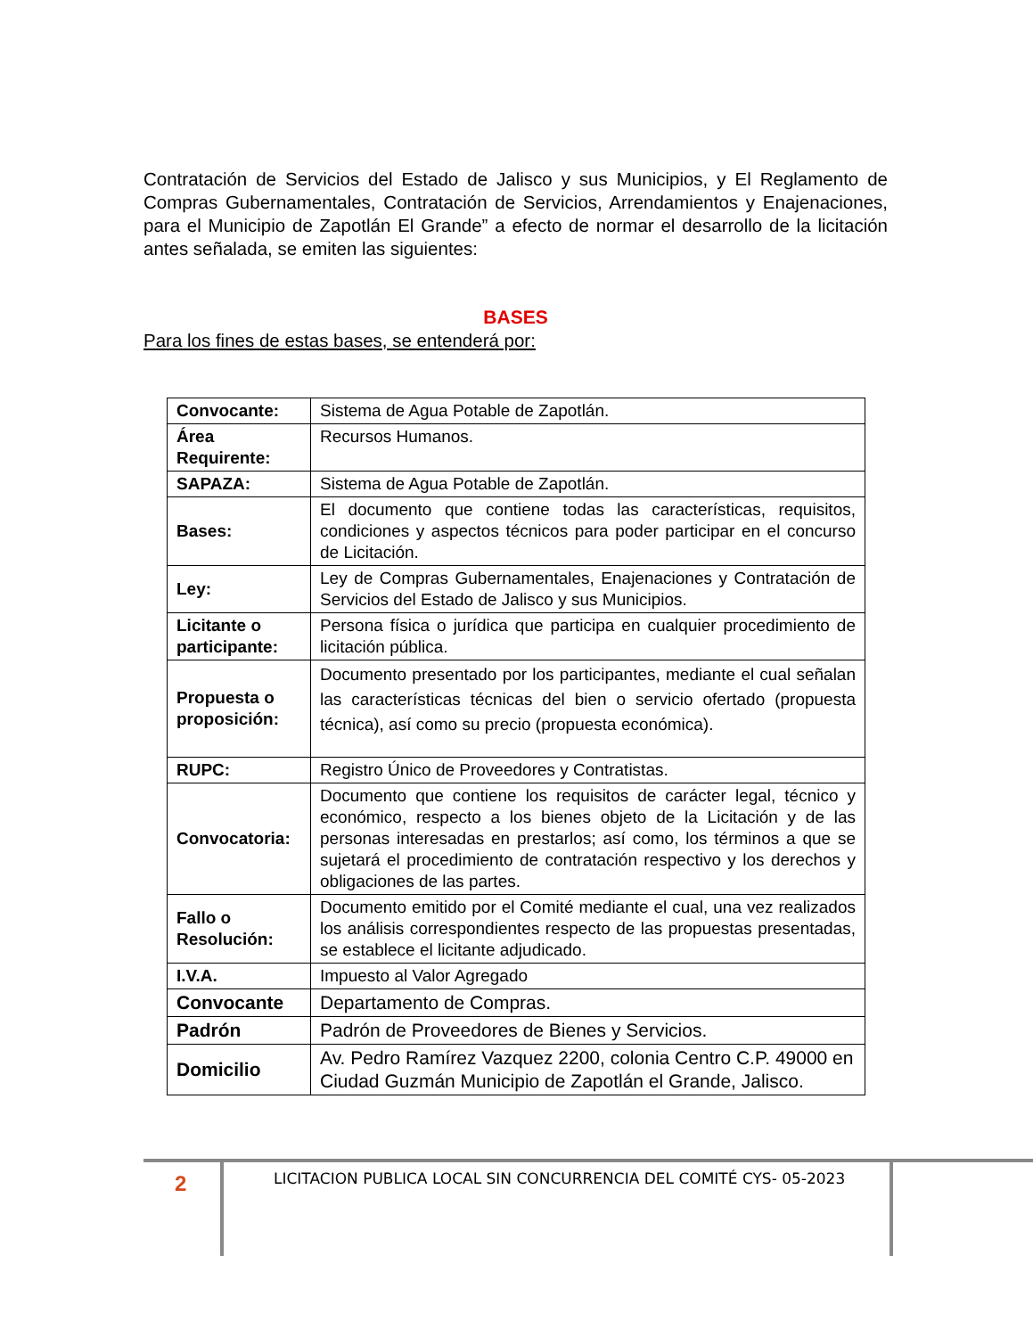Contratación de Servicios del Estado de Jalisco y sus Municipios, y El Reglamento de Compras Gubernamentales, Contratación de Servicios, Arrendamientos y Enajenaciones, para el Municipio de Zapotlán El Grande” a efecto de normar el desarrollo de la licitación antes señalada, se emiten las siguientes:
BASES
Para los fines de estas bases, se entenderá por:
| Convocante: | Sistema de Agua Potable de Zapotlán. |
| Área Requirente: | Recursos Humanos. |
| SAPAZA: | Sistema de Agua Potable de Zapotlán. |
| Bases: | El documento que contiene todas las características, requisitos, condiciones y aspectos técnicos para poder participar en el concurso de Licitación. |
| Ley: | Ley de Compras Gubernamentales, Enajenaciones y Contratación de Servicios del Estado de Jalisco y sus Municipios. |
| Licitante o participante: | Persona física o jurídica que participa en cualquier procedimiento de licitación pública. |
| Propuesta o proposición: | Documento presentado por los participantes, mediante el cual señalan las características técnicas del bien o servicio ofertado (propuesta técnica), así como su precio (propuesta económica). |
| RUPC: | Registro Único de Proveedores y Contratistas. |
| Convocatoria: | Documento que contiene los requisitos de carácter legal, técnico y económico, respecto a los bienes objeto de la Licitación y de las personas interesadas en prestarlos; así como, los términos a que se sujetará el procedimiento de contratación respectivo y los derechos y obligaciones de las partes. |
| Fallo o Resolución: | Documento emitido por el Comité mediante el cual, una vez realizados los análisis correspondientes respecto de las propuestas presentadas, se establece el licitante adjudicado. |
| I.V.A. | Impuesto al Valor Agregado |
| Convocante | Departamento de Compras. |
| Padrón | Padrón de Proveedores de Bienes y Servicios. |
| Domicilio | Av. Pedro Ramírez Vazquez 2200, colonia Centro C.P. 49000 en Ciudad Guzmán Municipio de Zapotlán el Grande, Jalisco. |
2
LICITACION PUBLICA LOCAL SIN CONCURRENCIA DEL COMITÉ CYS- 05-2023